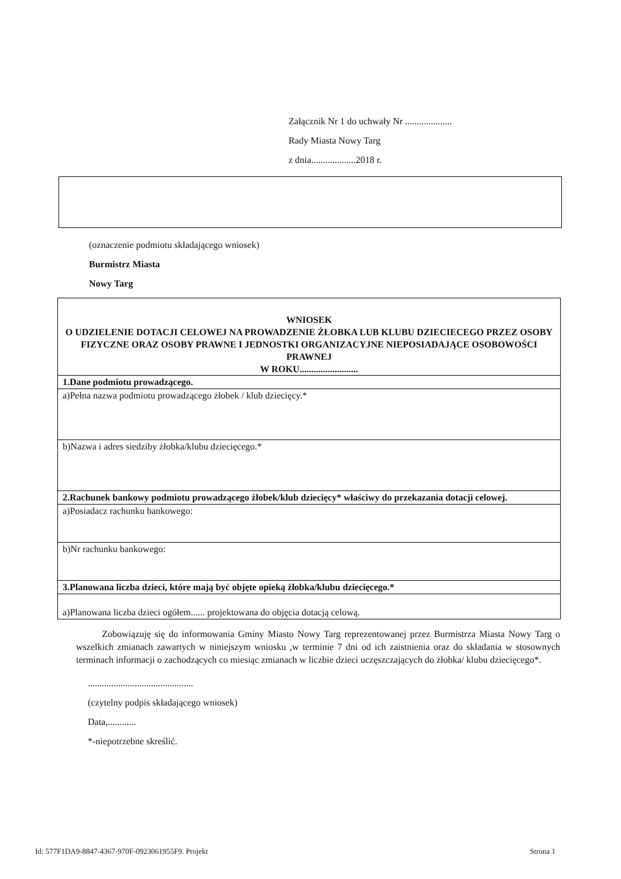Załącznik Nr 1 do uchwały Nr ....................
Rady Miasta Nowy Targ
z dnia...................2018 r.
(oznaczenie podmiotu składającego wniosek)
Burmistrz Miasta
Nowy Targ
| WNIOSEK O UDZIELENIE DOTACJI CELOWEJ NA PROWADZENIE ŻŁOBKA LUB KLUBU DZIECIECEGO PRZEZ OSOBY FIZYCZNE ORAZ OSOBY PRAWNE I JEDNOSTKI ORGANIZACYJNE NIEPOSIADAJĄCE OSOBOWOŚCI PRAWNEJ W ROKU......................... |
| 1.Dane podmiotu prowadzącego. |
| a)Pełna nazwa podmiotu prowadzącego żłobek / klub dziecięcy.* |
| b)Nazwa i adres siedziby żłobka/klubu dziecięcego.* |
| 2.Rachunek bankowy podmiotu prowadzącego żłobek/klub dziecięcy* właściwy do przekazania dotacji celowej. |
| a)Posiadacz rachunku bankowego: |
| b)Nr rachunku bankowego: |
| 3.Planowana liczba dzieci, które mają być objęte opieką żłobka/klubu dziecięcego.* |
| a)Planowana liczba dzieci ogółem...... projektowana do objęcia dotacją celową. |
Zobowiązuję się do informowania Gminy Miasto Nowy Targ reprezentowanej przez Burmistrza Miasta Nowy Targ o wszelkich zmianach zawartych w niniejszym wniosku ,w terminie 7 dni od ich zaistnienia oraz do składania w stosownych terminach informacji o zachodzących co miesiąc zmianach w liczbie dzieci uczęszczających do żłobka/ klubu dziecięcego*.
.............................................
(czytelny podpis składającego wniosek)
Data,............
*-niepotrzebne skreślić.
Id: 577F1DA9-8847-4367-970F-0923061955F9. Projekt Strona 1